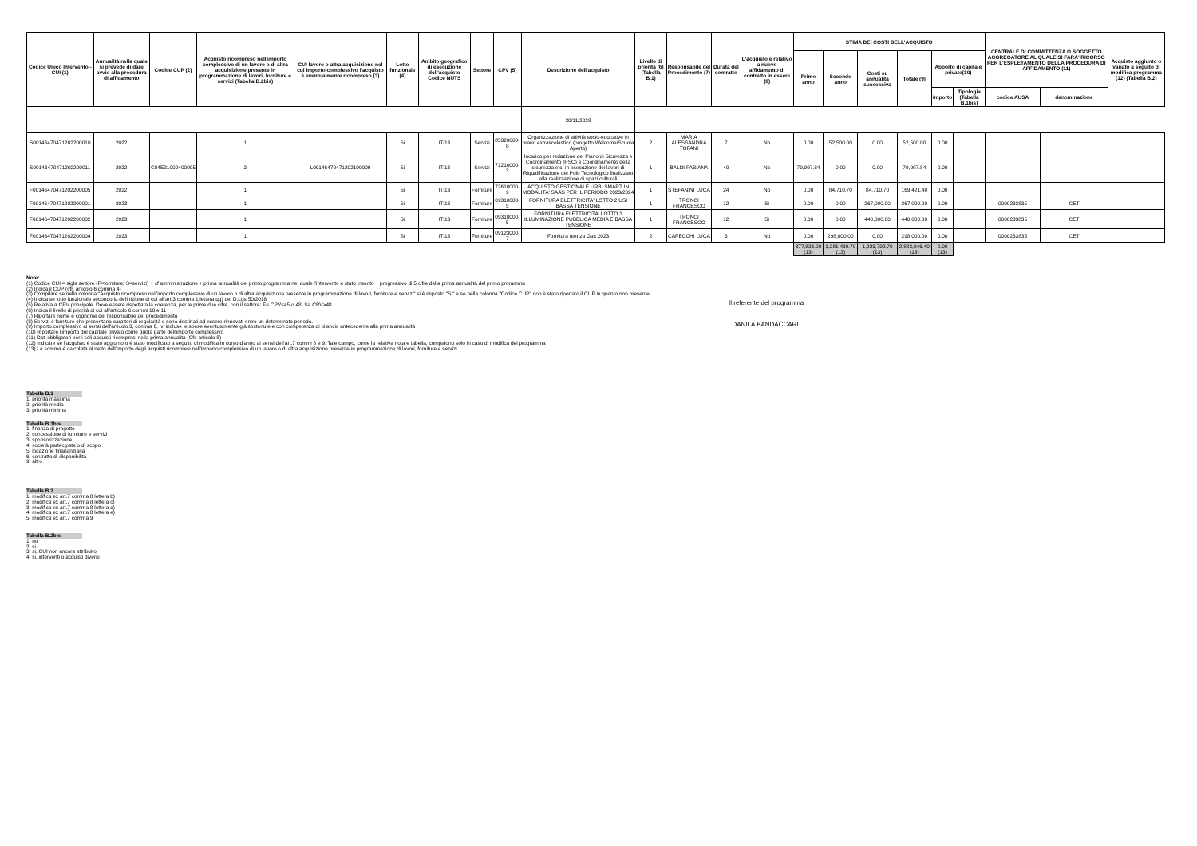| Codice Unico Intervento - CUI (1) | Annualità nella quale si prevede di dare avvio alla procedura di affidamento | Codice CUP (2) | Acquisto ricompreso nell'importo complessivo di un lavoro o di altra acquisizione presente in programmazione di lavori, forniture e servizi (Tabella B.2bis) | CUI lavoro o altra acquisizione nel cui importo complessivo l'acquisto è eventualmente ricompreso (3) | Lotto funzionale (4) | Ambito geografico di esecuzione dell'acquisto Codice NUTS | Settore | CPV (5) | Descrizione dell'acquisto | Livello di priorità (6) (Tabella B.1) | Responsabile del Procedimento (7) | Durata del contratto | L'acquisto è relativo a nuovo affidamento di contratto in essere (8) | STIMA DEI COSTI DELL'ACQUISTO | | | | | | CENTRALE DI COMMITTENZA O SOGGETTO AGGREGATORE AL QUALE SI FARA' RICORSO PER L'ESPLETAMENTO DELLA PROCEDURA DI AFFIDAMENTO (11) | | Acquisto aggiunto o variato a seguito di modifica programma (12) (Tabella B.2) |
| --- | --- | --- | --- | --- | --- | --- | --- | --- | --- | --- | --- | --- | --- | --- | --- | --- | --- | --- | --- | --- | --- | --- |
| | | | | | | | | | | | | | | Primo anno | Secondo anno | Costi su annualità successiva | Totale (9) | Apporto di capitale privato(10) | | | | |
| | | | | | | | | | | | | | | | | | | Importo | Tipologia (Tabella B.1bis) | codice AUSA | denominazione | |
| | | | | | | | | | 30/11/2028 | | | | | | | | | | | | | |
| S00146470471202200010 | 2022 | | 1 | | Si | ITI13 | Servizi | 85320000-8 | Organizzazione di attività socio-educative in orario extrascolastico (progetto Welcome/Scuola Aperta) | 2 | MARIA ALESSANDRA TOFANI | 7 | No | 0.00 | 52,500.00 | 0.00 | 52,500.00 | 0.00 | | | | |
| S00146470471202200011 | 2022 | C84E21000400005 | 2 | L00146470471202100009 | Si | ITI13 | Servizi | 71210000-3 | Incarico per redazione del Piano di Sicurezza e Coordinamento (PSC) e Coordinamento della sicurezza etc. in esecuzione dei lavori di Riqualificazione del Polo Tecnologico finalizzato alla realizzazione di spazi culturali | 1 | BALDI FABIANA | 40 | No | 79,997.84 | 0.00 | 0.00 | 79,997.84 | 0.00 | | | | |
| F00146470471202200005 | 2022 | | 1 | | Si | ITI13 | Forniture | 72610000-9 | ACQUISTO GESTIONALE URBI SMART IN MODALITA' SAAS PER IL PERIODO 2023/2024 | 1 | STEFANINI LUCA | 24 | No | 0.00 | 84,710.70 | 84,710.70 | 169,421.40 | 0.00 | | | | |
| F00146470471202200001 | 2023 | | 1 | | Si | ITI13 | Forniture | 09310000-5 | FORNITURA ELETTRICITA' LOTTO 2 USI BASSA TENSIONE | 1 | TRONCI FRANCESCO | 12 | Si | 0.00 | 0.00 | 267,000.00 | 267,000.00 | 0.00 | | 0000233835 | CET | |
| F00146470471202200002 | 2023 | | 1 | | Si | ITI13 | Forniture | 09310000-5 | FORNITURA ELETTRICITA' LOTTO 3 ILLUMINAZIONE PUBBLICA MEDIA E BASSA TENSIONE | 1 | TRONCI FRANCESCO | 12 | Si | 0.00 | 0.00 | 440,000.00 | 440,000.00 | 0.00 | | 0000233835 | CET | |
| F00146470471202200004 | 2023 | | 1 | | Si | ITI13 | Forniture | 09123000-7 | Fornitura utenza Gas 2023 | 2 | CAPECCHI LUCA | 6 | No | 0.00 | 298,000.00 | 0.00 | 298,000.00 | 0.00 | | 0000233835 | CET | |
| | | | | | | | | | | | | | | 377,823.00 (13) | 1,281,430.70 (13) | 1,223,792.70 (13) | 2,883,046.40 (13) | 0.00 (13) | | | | |
Note:
(1) Codice CUI = sigla settore (F=forniture; S=servizi) + cf amministrazione + prima annualità del primo programma nel quale l'intervento è stato inserito + progressivo di 5 cifre della prima annualità del primo proramma
(2) Indica il CUP (cfr. articolo 6 comma 4)
(3) Compilare se nella colonna "Acquisto ricompreso nell'importo complessivo di un lavoro o di altra acquisizione presente in programmazione di lavori, forniture e servizi" si è risposto "SI" e se nella colonna "Codice CUP" non è stato riportato il CUP in quanto non presente.
(4) Indica se lotto funzionale secondo la definizione di cui all'art.3 comma 1 lettera qq) del D.Lgs.50/2016
(5) Relativa a CPV principale. Deve essere rispettata la coerenza, per le prime due cifre, con il settore: F= CPV<45 o 48; S= CPV>48
(6) Indica il livello di priorità di cui all'articolo 6 commi 10 e 11
(7) Riportare nome e cognome del responsabile del procedimento
(8) Servizi o forniture che presentano caratteri di regolarità o sono destinati ad essere rinnovati entro un determinato periodo.
(9) Importo complessivo ai sensi dell'articolo 3, comma 6, ivi incluse le spese eventualmente già sostenute e con competenza di bilancio antecedente alla prima annualità
(10) Riportare l'importo del capitale privato come quota parte dell'importo complessivo
(11) Dati obbligatori per i soli acquisti ricompresi nella prima annualità (Cfr. articolo 8)
(12) Indicare se l'acquisto è stato aggiunto o è stato modificato a seguito di modifica in corso d'anno ai sensi dell'art.7 commi 8 e 9. Tale campo, come la relativa nota e tabella, compaiono solo in caso di modifica del programma
(13) La somma è calcolata al netto dell'importo degli acquisti ricompresi nell'importo complessivo di un lavoro o di altra acquisizione presente in programmazione di lavori, forniture e servizi
Il referente del programma
DANILA BANDACCARI
Tabella B.1
1. priorità massima
2. priorità media
3. priorità minima
Tabella B.1bis
1. finanza di progetto
2. concessione di forniture e servizi
3. sponsorizzazione
4. società partecipate o di scopo
5. locazione finananziaria
6. contratto di disponibilità
9. altro
Tabella B.2
1. modifica ex art.7 comma 8 lettera b)
2. modifica ex art.7 comma 8 lettera c)
3. modifica ex art.7 comma 8 lettera d)
4. modifica ex art.7 comma 8 lettera e)
5. modifica ex art.7 comma 9
Tabella B.2bis
1. no
2. si
3. si, CUI non ancora attribuito
4. si, interventi o acquisti diversi